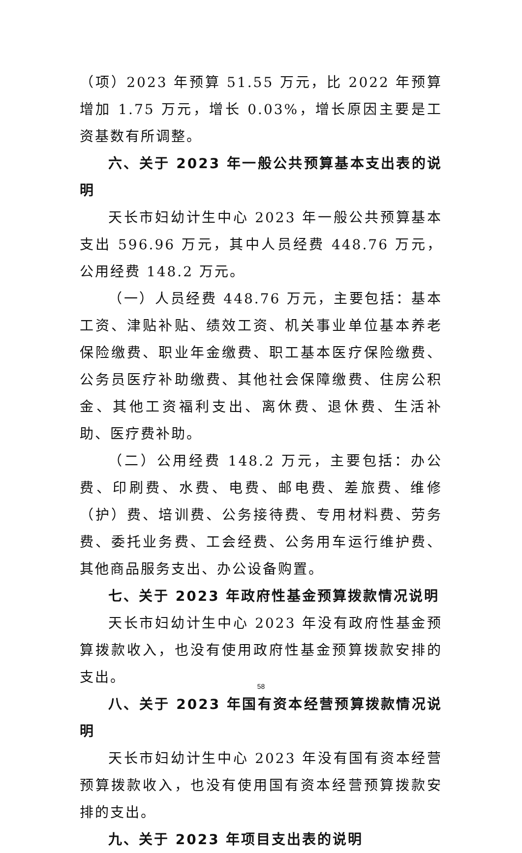（项）2023 年预算 51.55 万元，比 2022 年预算增加 1.75 万元，增长 0.03%，增长原因主要是工资基数有所调整。
六、关于 2023 年一般公共预算基本支出表的说明
天长市妇幼计生中心 2023 年一般公共预算基本支出 596.96 万元，其中人员经费 448.76 万元，公用经费 148.2 万元。
（一）人员经费 448.76 万元，主要包括：基本工资、津贴补贴、绩效工资、机关事业单位基本养老保险缴费、职业年金缴费、职工基本医疗保险缴费、公务员医疗补助缴费、其他社会保障缴费、住房公积金、其他工资福利支出、离休费、退休费、生活补助、医疗费补助。
（二）公用经费 148.2 万元，主要包括：办公费、印刷费、水费、电费、邮电费、差旅费、维修（护）费、培训费、公务接待费、专用材料费、劳务费、委托业务费、工会经费、公务用车运行维护费、其他商品服务支出、办公设备购置。
七、关于 2023 年政府性基金预算拨款情况说明
天长市妇幼计生中心 2023 年没有政府性基金预算拨款收入，也没有使用政府性基金预算拨款安排的支出。
八、关于 2023 年国有资本经营预算拨款情况说明
天长市妇幼计生中心 2023 年没有国有资本经营预算拨款收入，也没有使用国有资本经营预算拨款安排的支出。
九、关于 2023 年项目支出表的说明
58